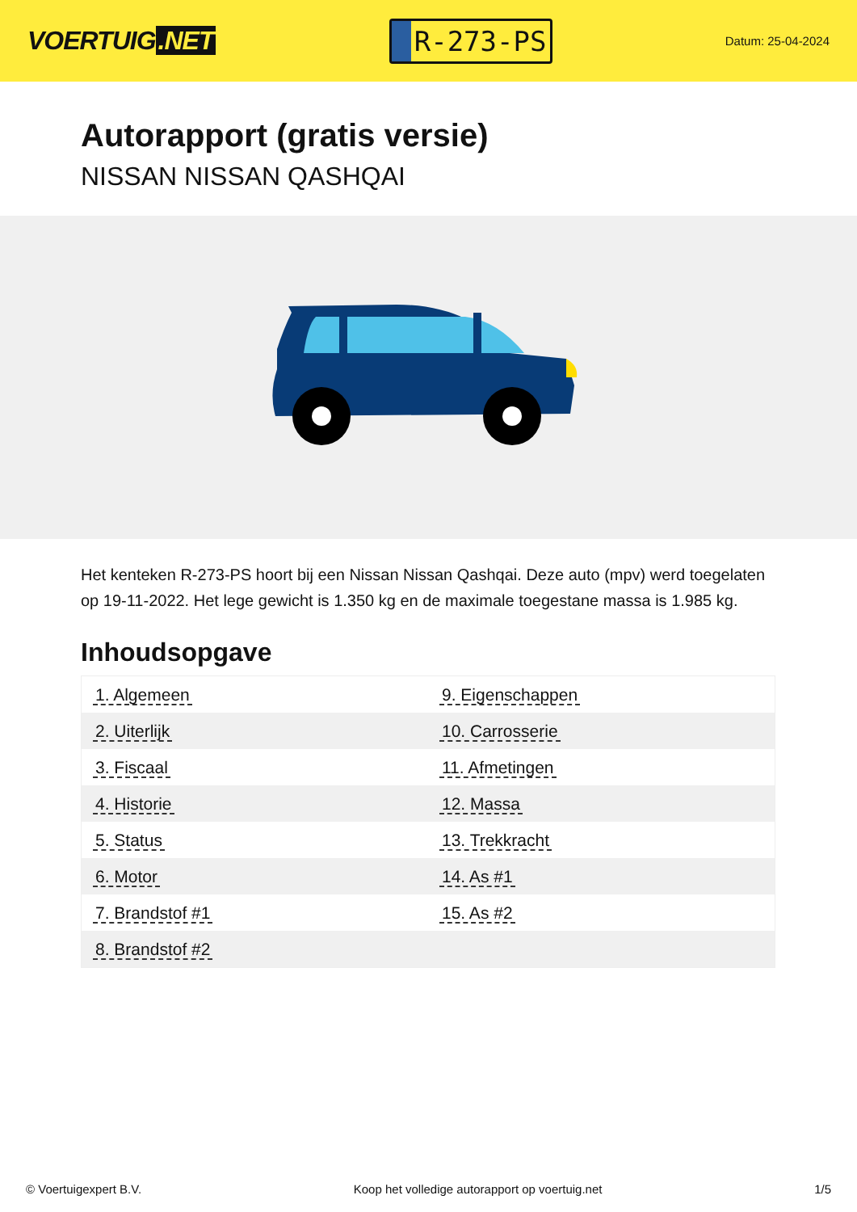VOERTUIG.NET
R-273-PS
Datum: 25-04-2024
Autorapport (gratis versie)
NISSAN NISSAN QASHQAI
Het kenteken R-273-PS hoort bij een Nissan Nissan Qashqai. Deze auto (mpv) werd toegelaten op 19-11-2022. Het lege gewicht is 1.350 kg en de maximale toegestane massa is 1.985 kg.
Inhoudsopgave
| 1. Algemeen | 9. Eigenschappen |
| 2. Uiterlijk | 10. Carrosserie |
| 3. Fiscaal | 11. Afmetingen |
| 4. Historie | 12. Massa |
| 5. Status | 13. Trekkracht |
| 6. Motor | 14. As #1 |
| 7. Brandstof #1 | 15. As #2 |
| 8. Brandstof #2 | |
© Voertuigexpert B.V. Koop het volledige autorapport op voertuig.net 1/5